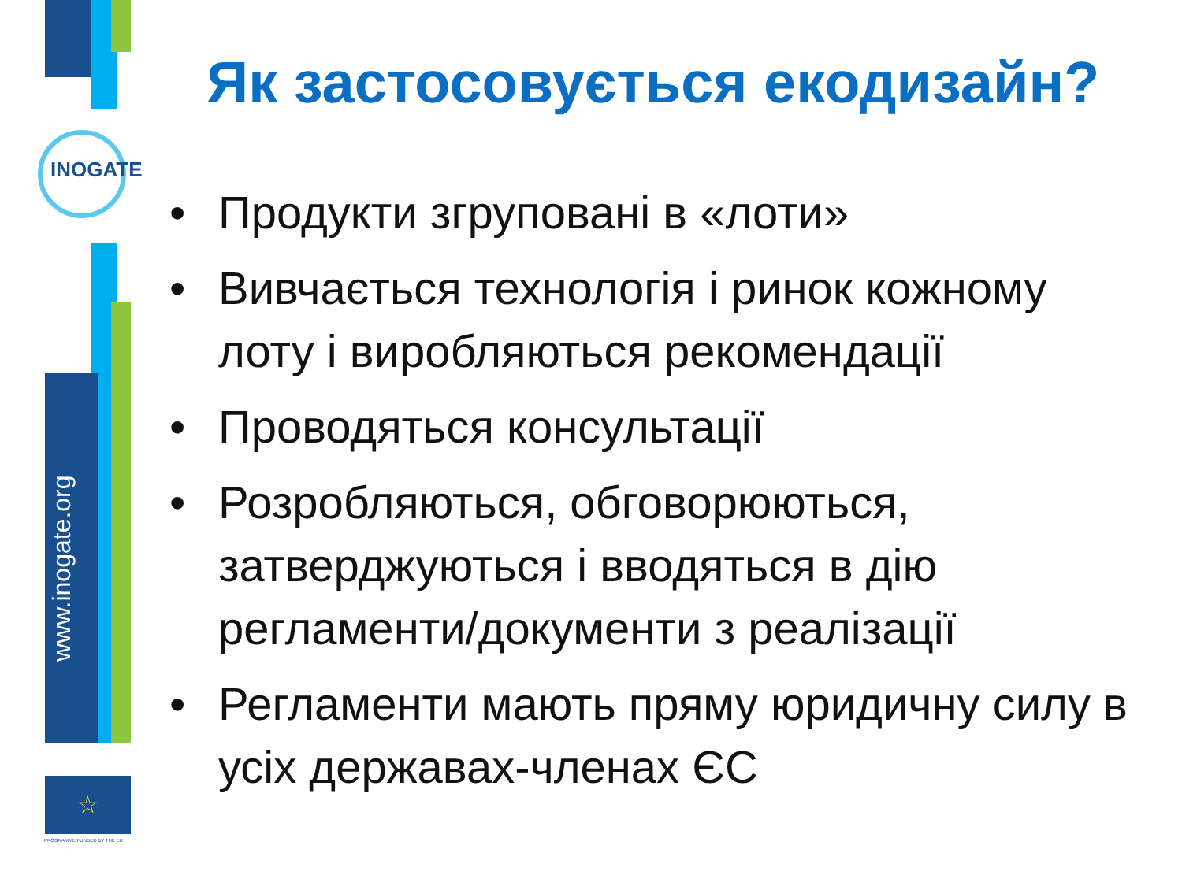INOGATE
www.inogate.org
☆
PROGRAMME FUNDED BY THE EU
Як застосовується екодизайн?
• Продукти згруповані в «лоти»
• Вивчається технологія і ринок кожному лоту і виробляються рекомендації
• Проводяться консультації
• Розробляються, обговорюються, затверджуються і вводяться в дію регламенти/документи з реалізації
• Регламенти мають пряму юридичну силу в усіх державах-членах ЄС